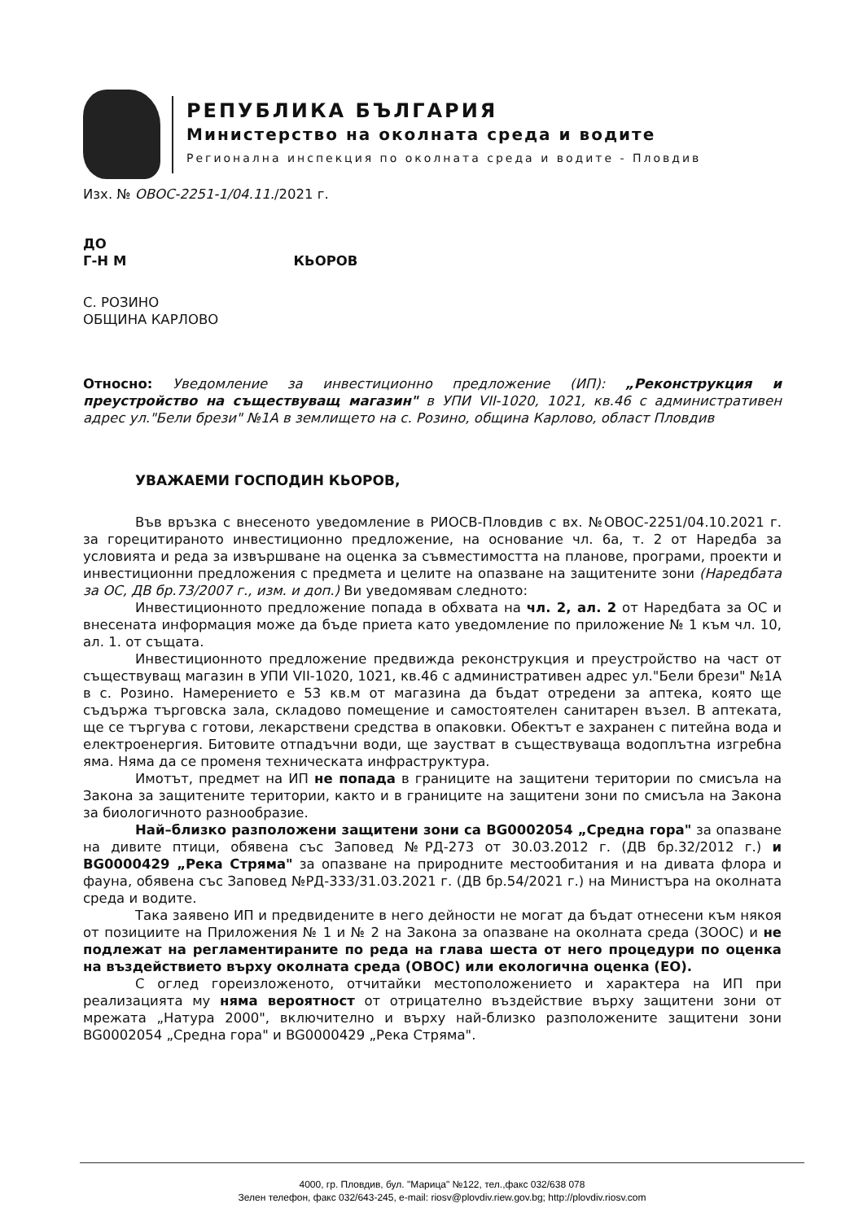РЕПУБЛИКА БЪЛГАРИЯ
Министерство на околната среда и водите
Регионална инспекция по околната среда и водите - Пловдив
Изх. № ОВОС-2251-1/04.11./2021 г.
ДО
Г-Н М КЬОРОВ
С. РОЗИНО
ОБЩИНА КАРЛОВО
Относно: Уведомление за инвестиционно предложение (ИП): „Реконструкция и преустройство на съществуващ магазин" в УПИ VII-1020, 1021, кв.46 с административен адрес ул."Бели брези" №1А в землището на с. Розино, община Карлово, област Пловдив
УВАЖАЕМИ ГОСПОДИН КЬОРОВ,
Във връзка с внесеното уведомление в РИОСВ-Пловдив с вх. №ОВОС-2251/04.10.2021 г. за горецитираното инвестиционно предложение, на основание чл. 6а, т. 2 от Наредба за условията и реда за извършване на оценка за съвместимостта на планове, програми, проекти и инвестиционни предложения с предмета и целите на опазване на защитените зони (Наредбата за ОС, ДВ бр.73/2007 г., изм. и доп.) Ви уведомявам следното:
Инвестиционното предложение попада в обхвата на чл. 2, ал. 2 от Наредбата за ОС и внесената информация може да бъде приета като уведомление по приложение № 1 към чл. 10, ал. 1. от същата.
Инвестиционното предложение предвижда реконструкция и преустройство на част от съществуващ магазин в УПИ VII-1020, 1021, кв.46 с административен адрес ул."Бели брези" №1А в с. Розино. Намерението е 53 кв.м от магазина да бъдат отредени за аптека, която ще съдържа търговска зала, складово помещение и самостоятелен санитарен възел. В аптеката, ще се търгува с готови, лекарствени средства в опаковки. Обектът е захранен с питейна вода и електроенергия. Битовите отпадъчни води, ще заустват в съществуваща водоплътна изгребна яма. Няма да се променя техническата инфраструктура.
Имотът, предмет на ИП не попада в границите на защитени територии по смисъла на Закона за защитените територии, както и в границите на защитени зони по смисъла на Закона за биологичното разнообразие.
Най–близко разположени защитени зони са BG0002054 „Средна гора" за опазване на дивите птици, обявена със Заповед №РД-273 от 30.03.2012 г. (ДВ бр.32/2012 г.) и BG0000429 „Река Стряма" за опазване на природните местообитания и на дивата флора и фауна, обявена със Заповед №РД-333/31.03.2021 г. (ДВ бр.54/2021 г.) на Министъра на околната среда и водите.
Така заявено ИП и предвидените в него дейности не могат да бъдат отнесени към някоя от позициите на Приложения № 1 и № 2 на Закона за опазване на околната среда (ЗООС) и не подлежат на регламентираните по реда на глава шеста от него процедури по оценка на въздействието върху околната среда (ОВОС) или екологична оценка (ЕО).
С оглед гореизложеното, отчитайки местоположението и характера на ИП при реализацията му няма вероятност от отрицателно въздействие върху защитени зони от мрежата „Натура 2000", включително и върху най-близко разположените защитени зони BG0002054 „Средна гора" и BG0000429 „Река Стряма".
4000, гр. Пловдив, бул. "Марица" №122, тел.,факс 032/638 078
Зелен телефон, факс 032/643-245, e-mail: riosv@plovdiv.riew.gov.bg; http://plovdiv.riosv.com